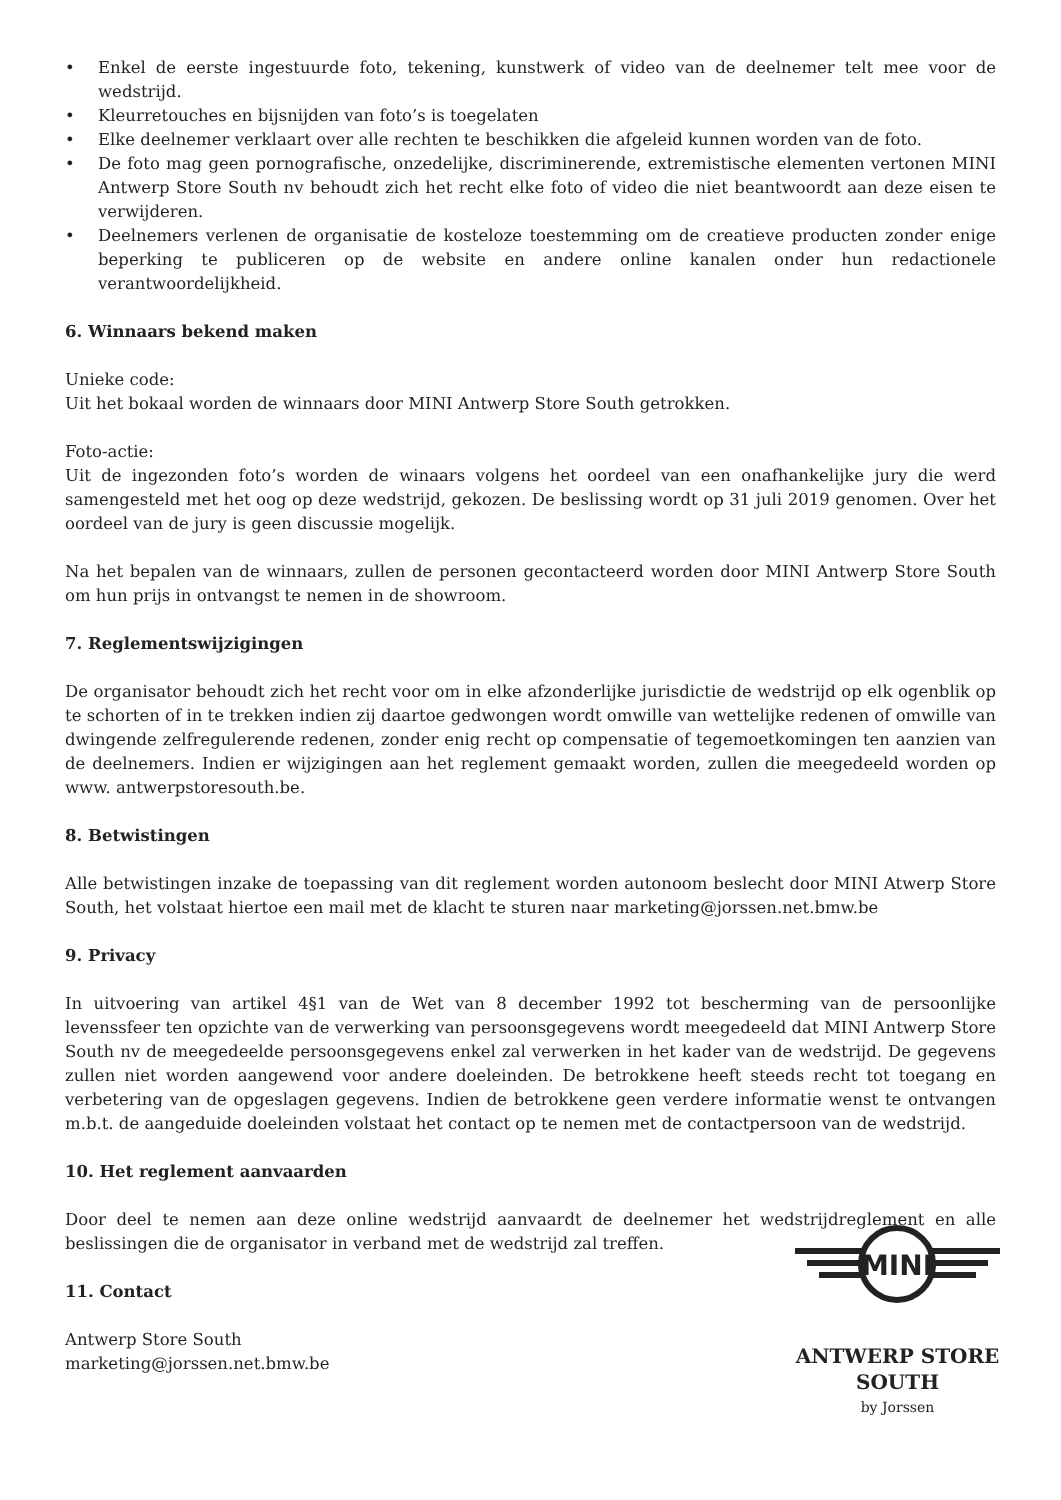• Enkel de eerste ingestuurde foto, tekening, kunstwerk of video van de deelnemer telt mee voor de wedstrijd.
• Kleurretouches en bijsnijden van foto’s is toegelaten
• Elke deelnemer verklaart over alle rechten te beschikken die afgeleid kunnen worden van de foto.
• De foto mag geen pornografische, onzedelijke, discriminerende, extremistische elementen vertonen MINI Antwerp Store South nv behoudt zich het recht elke foto of video die niet beantwoordt aan deze eisen te verwijderen.
• Deelnemers verlenen de organisatie de kosteloze toestemming om de creatieve producten zonder enige beperking te publiceren op de website en andere online kanalen onder hun redactionele verantwoordelijkheid.
6. Winnaars bekend maken
Unieke code:
Uit het bokaal worden de winnaars door MINI Antwerp Store South getrokken.
Foto-actie:
Uit de ingezonden foto’s worden de winaars volgens het oordeel van een onafhankelijke jury die werd samengesteld met het oog op deze wedstrijd, gekozen. De beslissing wordt op 31 juli 2019 genomen. Over het oordeel van de jury is geen discussie mogelijk.
Na het bepalen van de winnaars, zullen de personen gecontacteerd worden door MINI Antwerp Store South om hun prijs in ontvangst te nemen in de showroom.
7. Reglementswijzigingen
De organisator behoudt zich het recht voor om in elke afzonderlijke jurisdictie de wedstrijd op elk ogenblik op te schorten of in te trekken indien zij daartoe gedwongen wordt omwille van wettelijke redenen of omwille van dwingende zelfregulerende redenen, zonder enig recht op compensatie of tegemoetkomingen ten aanzien van de deelnemers. Indien er wijzigingen aan het reglement gemaakt worden, zullen die meegedeeld worden op www. antwerpstoresouth.be.
8. Betwistingen
Alle betwistingen inzake de toepassing van dit reglement worden autonoom beslecht door MINI Atwerp Store South, het volstaat hiertoe een mail met de klacht te sturen naar marketing@jorssen.net.bmw.be
9. Privacy
In uitvoering van artikel 4§1 van de Wet van 8 december 1992 tot bescherming van de persoonlijke levenssfeer ten opzichte van de verwerking van persoonsgegevens wordt meegedeeld dat MINI Antwerp Store South nv de meegedeelde persoonsgegevens enkel zal verwerken in het kader van de wedstrijd. De gegevens zullen niet worden aangewend voor andere doeleinden. De betrokkene heeft steeds recht tot toegang en verbetering van de opgeslagen gegevens. Indien de betrokkene geen verdere informatie wenst te ontvangen m.b.t. de aangeduide doeleinden volstaat het contact op te nemen met de contactpersoon van de wedstrijd.
10. Het reglement aanvaarden
Door deel te nemen aan deze online wedstrijd aanvaardt de deelnemer het wedstrijdreglement en alle beslissingen die de organisator in verband met de wedstrijd zal treffen.
11. Contact
Antwerp Store South
marketing@jorssen.net.bmw.be
MINI
ANTWERP STORE
SOUTH
by Jorssen